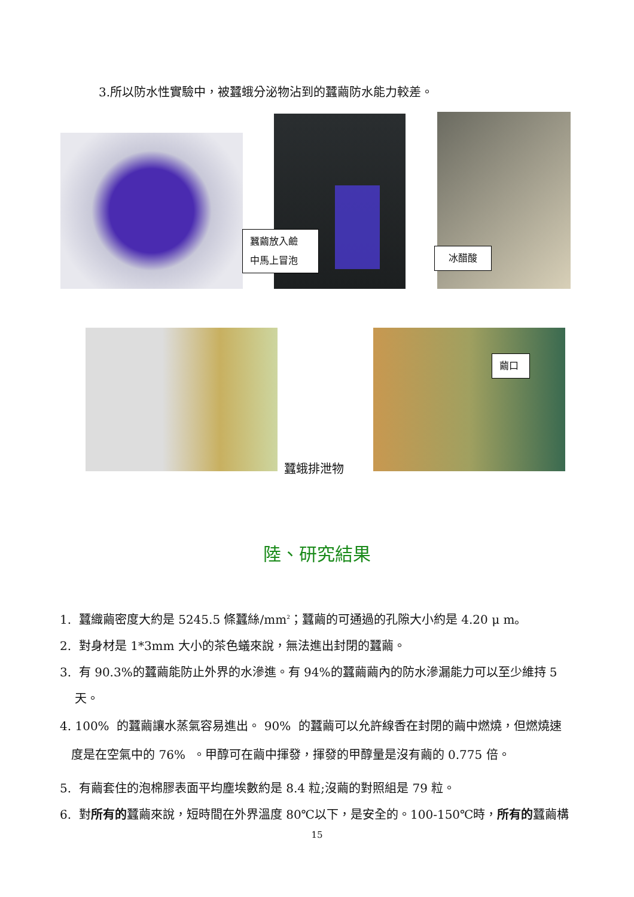3.所以防水性實驗中，被蠶蛾分泌物沾到的蠶繭防水能力較差。
蠶繭放入鹼
中馬上冒泡
冰醋酸
蠶蛾排泄物
繭口
陸、研究結果
1. 蠶織繭密度大約是 5245.5 條蠶絲/mm<sup>2</sup>；蠶繭的可通過的孔隙大小約是 4.20 μ m。
2. 對身材是 1*3mm 大小的茶色蟻來說，無法進出封閉的蠶繭。
3. 有 90.3%的蠶繭能防止外界的水滲進。有 94%的蠶繭繭內的防水滲漏能力可以至少維持 5
天。
4. 100% 的蠶繭讓水蒸氣容易進出。 90% 的蠶繭可以允許線香在封閉的繭中燃燒，但燃燒速
度是在空氣中的 76% 。甲醇可在繭中揮發，揮發的甲醇量是沒有繭的 0.775 倍。
5. 有繭套住的泡棉膠表面平均塵埃數約是 8.4 粒;沒繭的對照組是 79 粒。
6. 對所有的蠶繭來說，短時間在外界溫度 80℃以下，是安全的。100-150℃時，所有的蠶繭構
15